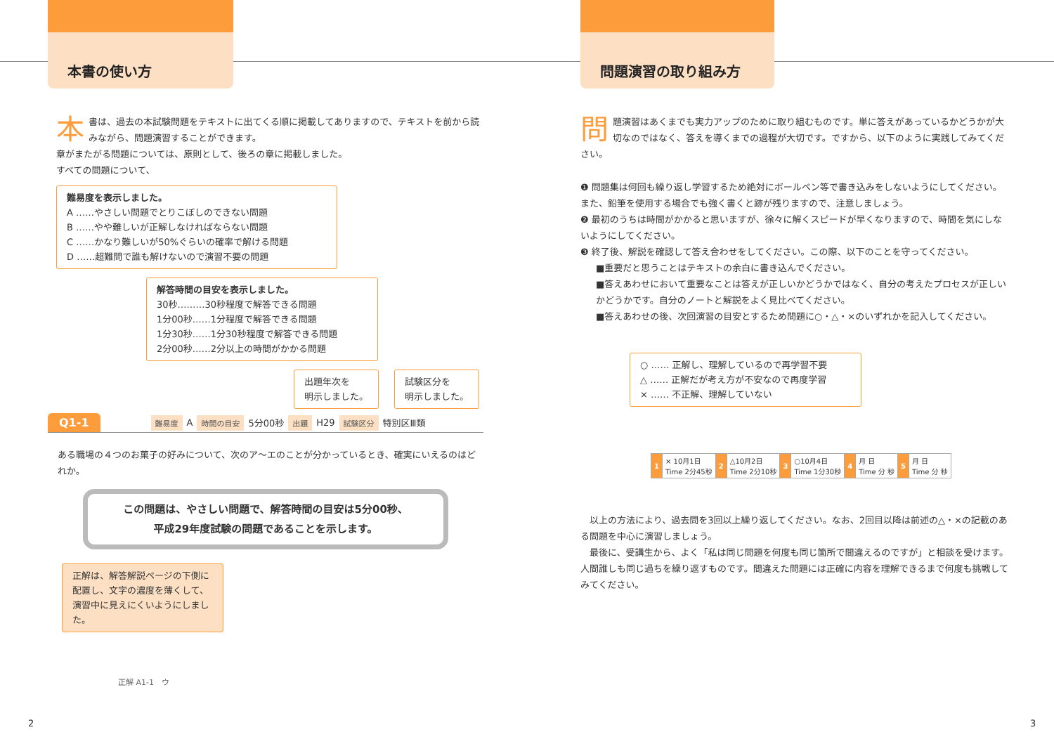本書の使い方
本書は、過去の本試験問題をテキストに出てくる順に掲載してありますので、テキストを前から読みながら、問題演習することができます。
章がまたがる問題については、原則として、後ろの章に掲載しました。
すべての問題について、
難易度を表示しました。
A ……やさしい問題でとりこぼしのできない問題
B ……やや難しいが正解しなければならない問題
C ……かなり難しいが50%ぐらいの確率で解ける問題
D ……超難問で誰も解けないので演習不要の問題
解答時間の目安を表示しました。
30秒………30秒程度で解答できる問題
1分00秒……1分程度で解答できる問題
1分30秒……1分30秒程度で解答できる問題
2分00秒……2分以上の時間がかかる問題
出題年次を
明示しました。
試験区分を
明示しました。
Q1-1 難易度 A 時間の目安 5分00秒 出題 H29 試験区分 特別区Ⅲ類
ある職場の４つのお菓子の好みについて、次のア～エのことが分かっているとき、確実にいえるのはどれか。
この問題は、やさしい問題で、解答時間の目安は5分00秒、
平成29年度試験の問題であることを示します。
正解は、解答解説ページの下側に配置し、文字の濃度を薄くして、演習中に見えにくいようにしました。
正解 A1-1　ウ
2
問題演習の取り組み方
問題演習はあくまでも実力アップのために取り組むものです。単に答えがあっているかどうかが大切なのではなく、答えを導くまでの過程が大切です。ですから、以下のように実践してみてください。
❶ 問題集は何回も繰り返し学習するため絶対にボールペン等で書き込みをしないようにしてください。また、鉛筆を使用する場合でも強く書くと跡が残りますので、注意しましょう。
❷ 最初のうちは時間がかかると思いますが、徐々に解くスピードが早くなりますので、時間を気にしないようにしてください。
❸ 終了後、解説を確認して答え合わせをしてください。この際、以下のことを守ってください。
■重要だと思うことはテキストの余白に書き込んでください。
■答えあわせにおいて重要なことは答えが正しいかどうかではなく、自分の考えたプロセスが正しいかどうかです。自分のノートと解説をよく見比べてください。
■答えあわせの後、次回演習の目安とするため問題に○・△・×のいずれかを記入してください。
○ …… 正解し、理解しているので再学習不要
△ …… 正解だが考え方が不安なので再度学習
× …… 不正解、理解していない
| 1 | × 10月1日 Time 2分45秒 | 2 | △10月2日 Time 2分10秒 | 3 | ○10月4日 Time 1分30秒 | 4 | 月 日 Time 分 秒 | 5 | 月 日 Time 分 秒 |
　以上の方法により、過去問を3回以上繰り返してください。なお、2回目以降は前述の△・×の記載のある問題を中心に演習しましょう。
　最後に、受講生から、よく「私は同じ問題を何度も同じ箇所で間違えるのですが」と相談を受けます。人間誰しも同じ過ちを繰り返すものです。間違えた問題には正確に内容を理解できるまで何度も挑戦してみてください。
3